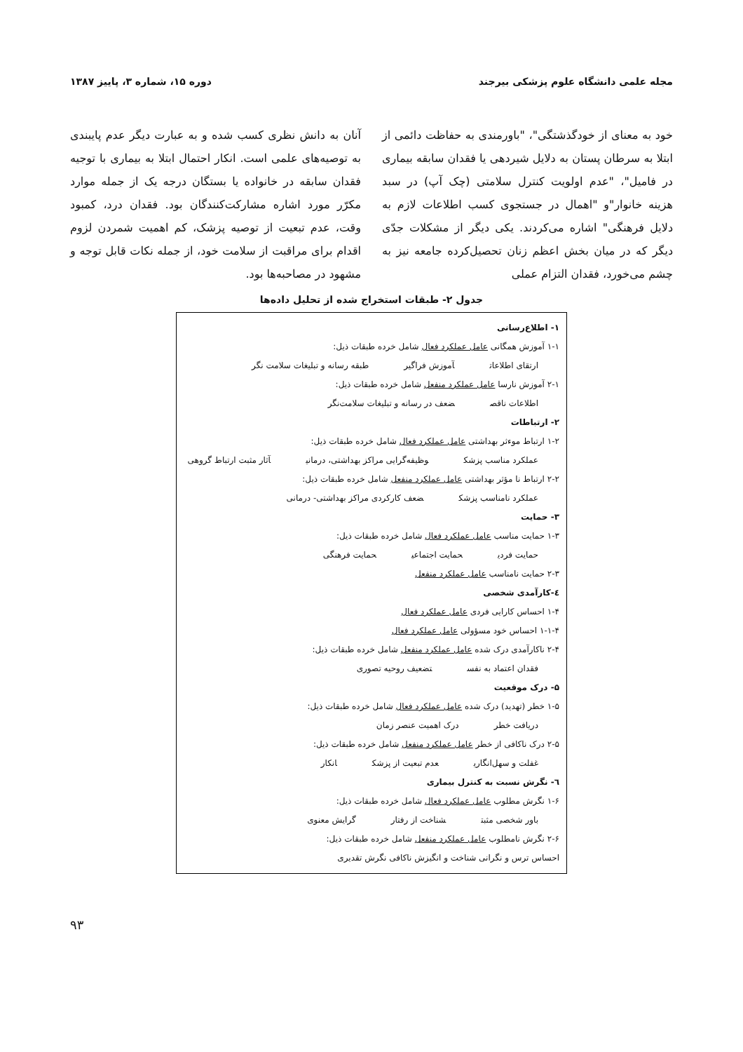مجله علمی دانشگاه علوم پزشکی بیرجند دوره ۱۵، شماره ۳، پاییز ۱۳۸۷
خود به معنای از خودگذشتگی"، "باورمندی به حفاظت دائمی از ابتلا به سرطان پستان به دلایل شیردهی یا فقدان سابقه بیماری در فامیل"، "عدم اولویت کنترل سلامتی (چک آپ) در سبد هزینه خانوار"و "اهمال در جستجوی کسب اطلاعات لازم به دلایل فرهنگی" اشاره می‌کردند. یکی دیگر از مشکلات جدّی دیگر که در میان بخش اعظم زنان تحصیل‌کرده جامعه نیز به چشم می‌خورد، فقدان التزام عملی
آنان به دانش نظری کسب شده و به عبارت دیگر عدم پایبندی به توصیه‌های علمی است. انکار احتمال ابتلا به بیماری با توجیه فقدان سابقه در خانواده یا بستگان درجه یک از جمله موارد مکرّر مورد اشاره مشارکت‌کنندگان بود. فقدان درد، کمبود وقت، عدم تبعیت از توصیه پزشک، کم اهمیت شمردن لزوم اقدام برای مراقبت از سلامت خود، از جمله نکات قابل توجه و مشهود در مصاحبه‌ها بود.
جدول ۲- طبقات استخراج شده از تحلیل داده‌ها
۱- اطلاع‌رسانی
۱-۱ آموزش همگانی عامل عملکرد فعال شامل خرده طبقات ذیل:
ارتقای اطلاعات آموزش فراگیر طبقه رسانه و تبلیغات سلامت نگر
۲-۱ آموزش نارسا عامل عملکرد منفعل شامل خرده طبقات ذیل:
اطلاعات ناقص ضعف در رسانه و تبلیغات سلامت‌نگر
۲- ارتباطات
۱-۲ ارتباط موءثر بهداشتی عامل عملکرد فعال شامل خرده طبقات ذیل:
عملکرد مناسب پزشک وظیفه‌گرایی مراکز بهداشتی، درمانی آثار مثبت ارتباط گروهی
۲-۲ ارتباط نا مؤثر بهداشتی عامل عملکرد منفعل شامل خرده طبقات ذیل:
عملکرد نامناسب پزشک ضعف کارکردی مراکز بهداشتی- درمانی
۳- حمایت
۱-۳ حمایت مناسب عامل عملکرد فعال شامل خرده طبقات ذیل:
حمایت فردی حمایت اجتماعی حمایت فرهنگی
۲-۳ حمایت نامناسب عامل عملکرد منفعل
٤-کارآمدی شخصی
۱-۴ احساس کارایی فردی عامل عملکرد فعال
۱-۱-۴ احساس خود مسؤولی عامل عملکرد فعال
۲-۴ ناکارآمدی درک شده عامل عملکرد منفعل شامل خرده طبقات ذیل:
فقدان اعتماد به نفس تضعیف روحیه تصوری
۵- درک موقعیت
۱-۵ خطر (تهدید) درک شده عامل عملکرد فعال شامل خرده طبقات ذیل:
دریافت خطر درک اهمیت عنصر زمان
۲-۵ درک ناکافی از خطر عامل عملکرد منفعل شامل خرده طبقات ذیل:
غفلت و سهل‌انگاری عدم تبعیت از پزشک انکار
٦- نگرش نسبت به کنترل بیماری
۱-۶ نگرش مطلوب عامل عملکرد فعال شامل خرده طبقات ذیل:
باور شخصی مثبت شناخت از رفتار گرایش معنوی
۲-۶ نگرش نامطلوب عامل عملکرد منفعل شامل خرده طبقات ذیل:
احساس ترس و نگرانی شناخت و انگیزش ناکافی نگرش تقدیری
۹۳